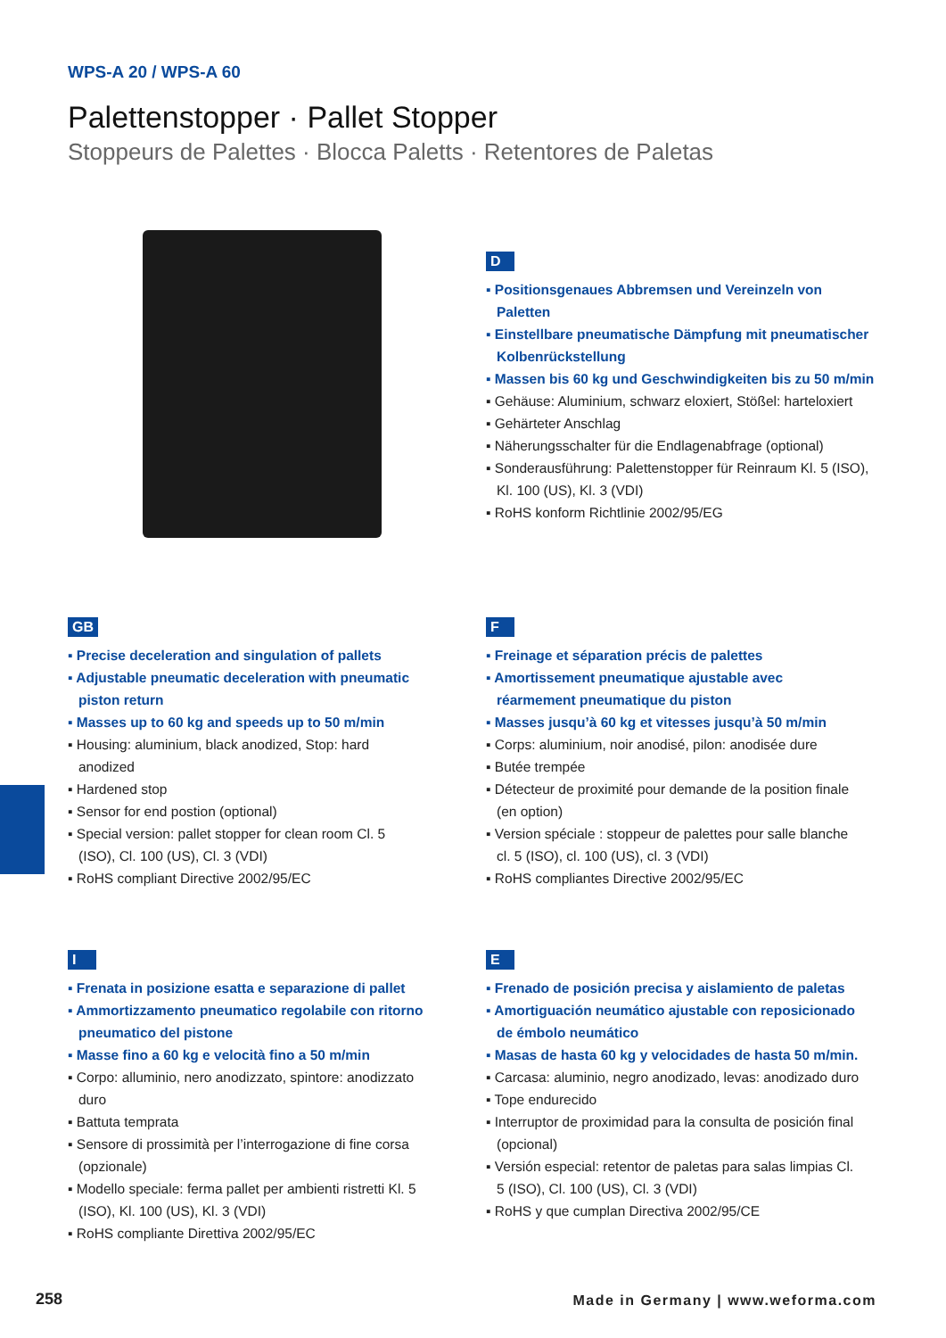WPS-A 20 / WPS-A 60
Palettenstopper · Pallet Stopper
Stoppeurs de Palettes · Blocca Paletts · Retentores de Paletas
D
Positionsgenaues Abbremsen und Vereinzeln von Paletten
Einstellbare pneumatische Dämpfung mit pneumatischer Kolbenrückstellung
Massen bis 60 kg und Geschwindigkeiten bis zu 50 m/min
Gehäuse: Aluminium, schwarz eloxiert, Stößel: harteloxiert
Gehärteter Anschlag
Näherungsschalter für die Endlagenabfrage (optional)
Sonderausführung: Palettenstopper für Reinraum Kl. 5 (ISO), Kl. 100 (US), Kl. 3 (VDI)
RoHS konform Richtlinie 2002/95/EG
GB
Precise deceleration and singulation of pallets
Adjustable pneumatic deceleration with pneumatic piston return
Masses up to 60 kg and speeds up to 50 m/min
Housing: aluminium, black anodized, Stop: hard anodized
Hardened stop
Sensor for end postion (optional)
Special version: pallet stopper for clean room Cl. 5 (ISO), Cl. 100 (US), Cl. 3 (VDI)
RoHS compliant Directive 2002/95/EC
F
Freinage et séparation précis de palettes
Amortissement pneumatique ajustable avec réarmement pneumatique du piston
Masses jusqu’à 60 kg et vitesses jusqu’à 50 m/min
Corps: aluminium, noir anodisé, pilon: anodisée dure
Butée trempée
Détecteur de proximité pour demande de la position finale (en option)
Version spéciale : stoppeur de palettes pour salle blanche cl. 5 (ISO), cl. 100 (US), cl. 3 (VDI)
RoHS compliantes Directive 2002/95/EC
I
Frenata in posizione esatta e separazione di pallet
Ammortizzamento pneumatico regolabile con ritorno pneumatico del pistone
Masse fino a 60 kg e velocità fino a 50 m/min
Corpo: alluminio, nero anodizzato, spintore: anodizzato duro
Battuta temprata
Sensore di prossimità per l’interrogazione di fine corsa (opzionale)
Modello speciale: ferma pallet per ambienti ristretti Kl. 5 (ISO), Kl. 100 (US), Kl. 3 (VDI)
RoHS compliante Direttiva 2002/95/EC
E
Frenado de posición precisa y aislamiento de paletas
Amortiguación neumático ajustable con reposicionado de émbolo neumático
Masas de hasta 60 kg y velocidades de hasta 50 m/min.
Carcasa: aluminio, negro anodizado, levas: anodizado duro
Tope endurecido
Interruptor de proximidad para la consulta de posición final (opcional)
Versión especial: retentor de paletas para salas limpias Cl. 5 (ISO), Cl. 100 (US), Cl. 3 (VDI)
RoHS y que cumplan Directiva 2002/95/CE
258
Made in Germany | www.weforma.com